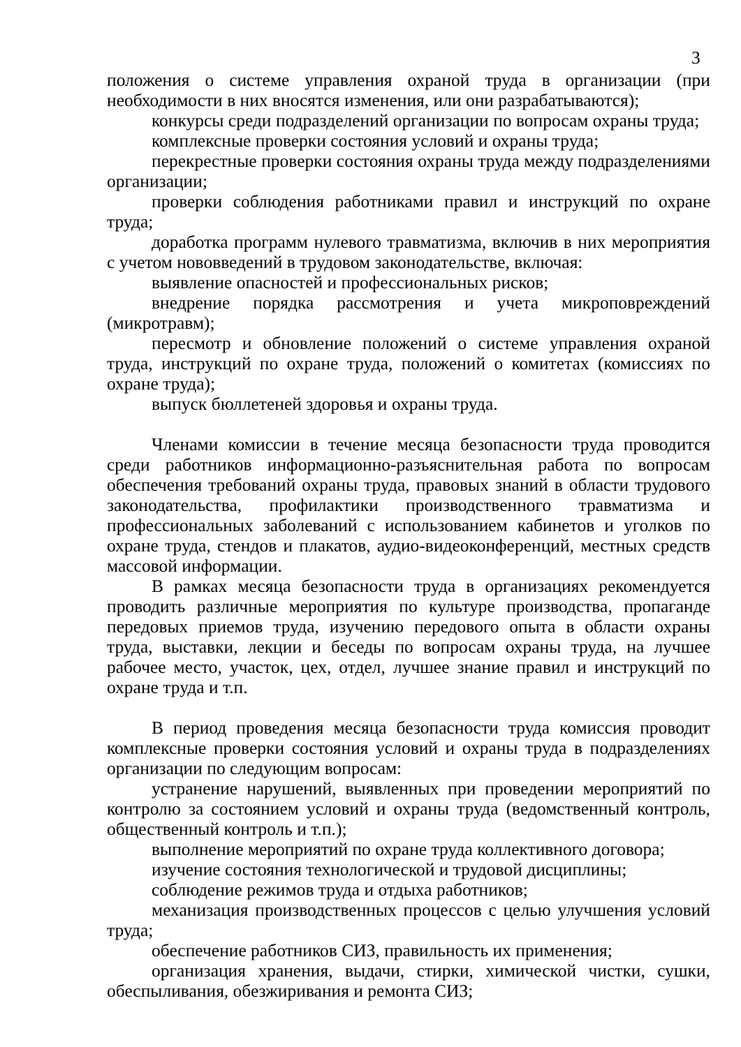3
положения о системе управления охраной труда в организации (при необходимости в них вносятся изменения, или они разрабатываются);
конкурсы среди подразделений организации по вопросам охраны труда;
комплексные проверки состояния условий и охраны труда;
перекрестные проверки состояния охраны труда между подразделениями организации;
проверки соблюдения работниками правил и инструкций по охране труда;
доработка программ нулевого травматизма, включив в них мероприятия с учетом нововведений в трудовом законодательстве, включая:
выявление опасностей и профессиональных рисков;
внедрение порядка рассмотрения и учета микроповреждений (микротравм);
пересмотр и обновление положений о системе управления охраной труда, инструкций по охране труда, положений о комитетах (комиссиях по охране труда);
выпуск бюллетеней здоровья и охраны труда.
Членами комиссии в течение месяца безопасности труда проводится среди работников информационно-разъяснительная работа по вопросам обеспечения требований охраны труда, правовых знаний в области трудового законодательства, профилактики производственного травматизма и профессиональных заболеваний с использованием кабинетов и уголков по охране труда, стендов и плакатов, аудио-видеоконференций, местных средств массовой информации.
В рамках месяца безопасности труда в организациях рекомендуется проводить различные мероприятия по культуре производства, пропаганде передовых приемов труда, изучению передового опыта в области охраны труда, выставки, лекции и беседы по вопросам охраны труда, на лучшее рабочее место, участок, цех, отдел, лучшее знание правил и инструкций по охране труда и т.п.
В период проведения месяца безопасности труда комиссия проводит комплексные проверки состояния условий и охраны труда в подразделениях организации по следующим вопросам:
устранение нарушений, выявленных при проведении мероприятий по контролю за состоянием условий и охраны труда (ведомственный контроль, общественный контроль и т.п.);
выполнение мероприятий по охране труда коллективного договора;
изучение состояния технологической и трудовой дисциплины;
соблюдение режимов труда и отдыха работников;
механизация производственных процессов с целью улучшения условий труда;
обеспечение работников СИЗ, правильность их применения;
организация хранения, выдачи, стирки, химической чистки, сушки, обеспыливания, обезжиривания и ремонта СИЗ;